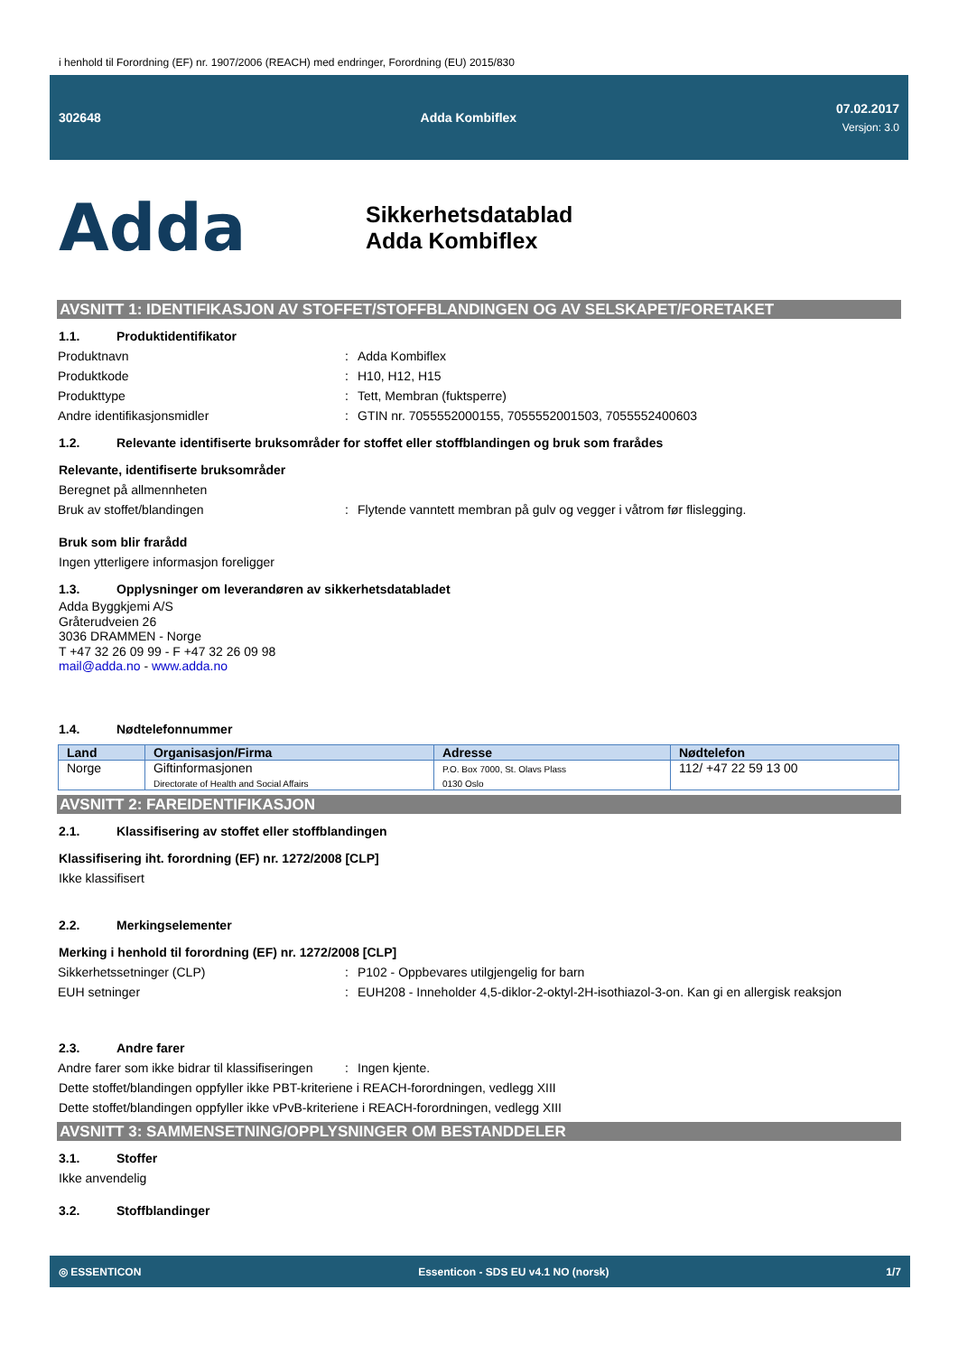i henhold til Forordning (EF) nr. 1907/2006 (REACH) med endringer, Forordning (EU) 2015/830
302648 Adda Kombiflex 07.02.2017
Versjon: 3.0
Adda
Sikkerhetsdatablad
Adda Kombiflex
AVSNITT 1: IDENTIFIKASJON AV STOFFET/STOFFBLANDINGEN OG AV SELSKAPET/FORETAKET
1.1. Produktidentifikator
Produktnavn : Adda Kombiflex
Produktkode : H10, H12, H15
Produkttype : Tett, Membran (fuktsperre)
Andre identifikasjonsmidler : GTIN nr. 7055552000155, 7055552001503, 7055552400603
1.2. Relevante identifiserte bruksområder for stoffet eller stoffblandingen og bruk som frarådes
Relevante, identifiserte bruksområder
Beregnet på allmennheten
Bruk av stoffet/blandingen : Flytende vanntett membran på gulv og vegger i våtrom før flislegging.
Bruk som blir frarådd
Ingen ytterligere informasjon foreligger
1.3. Opplysninger om leverandøren av sikkerhetsdatabladet
Adda Byggkjemi A/S
Gråterudveien 26
3036 DRAMMEN - Norge
T +47 32 26 09 99 - F +47 32 26 09 98
mail@adda.no - www.adda.no
1.4. Nødtelefonnummer
| Land | Organisasjon/Firma | Adresse | Nødtelefon |
| --- | --- | --- | --- |
| Norge | Giftinformasjonen Directorate of Health and Social Affairs | P.O. Box 7000, St. Olavs Plass 0130 Oslo | 112/ +47 22 59 13 00 |
AVSNITT 2: FAREIDENTIFIKASJON
2.1. Klassifisering av stoffet eller stoffblandingen
Klassifisering iht. forordning (EF) nr. 1272/2008 [CLP]
Ikke klassifisert
2.2. Merkingselementer
Merking i henhold til forordning (EF) nr. 1272/2008 [CLP]
Sikkerhetssetninger (CLP) : P102 - Oppbevares utilgjengelig for barn
EUH setninger : EUH208 - Inneholder 4,5-diklor-2-oktyl-2H-isothiazol-3-on. Kan gi en allergisk reaksjon
2.3. Andre farer
Andre farer som ikke bidrar til klassifiseringen
: Ingen kjente.
Dette stoffet/blandingen oppfyller ikke PBT-kriteriene i REACH-forordningen, vedlegg XIII
Dette stoffet/blandingen oppfyller ikke vPvB-kriteriene i REACH-forordningen, vedlegg XIII
AVSNITT 3: SAMMENSETNING/OPPLYSNINGER OM BESTANDDELER
3.1. Stoffer
Ikke anvendelig
3.2. Stoffblandinger
◎ ESSENTICON
Essenticon - SDS EU v4.1 NO (norsk)
1/7